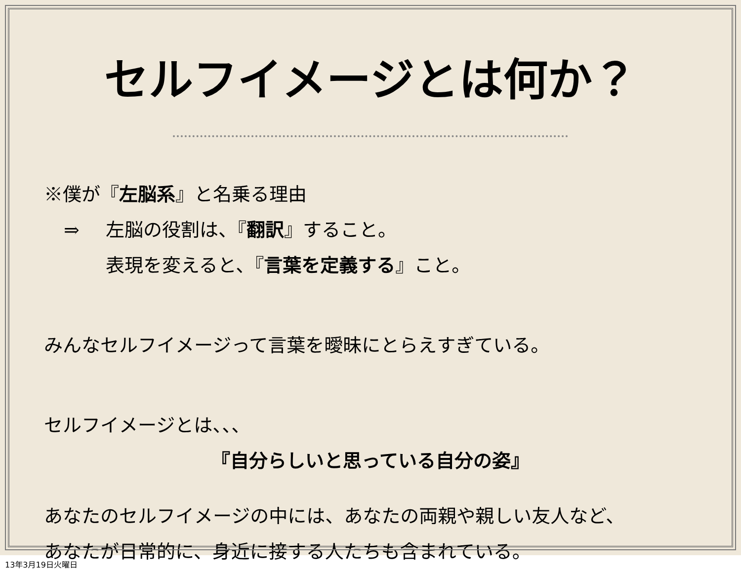セルフイメージとは何か？
※僕が『左脳系』と名乗る理由
⇒ 左脳の役割は、『翻訳』すること。
表現を変えると、『言葉を定義する』こと。
みんなセルフイメージって言葉を曖昧にとらえすぎている。
セルフイメージとは、、、
『自分らしいと思っている自分の姿』
あなたのセルフイメージの中には、あなたの両親や親しい友人など、
あなたが日常的に、身近に接する人たちも含まれている。
13年3月19日火曜日